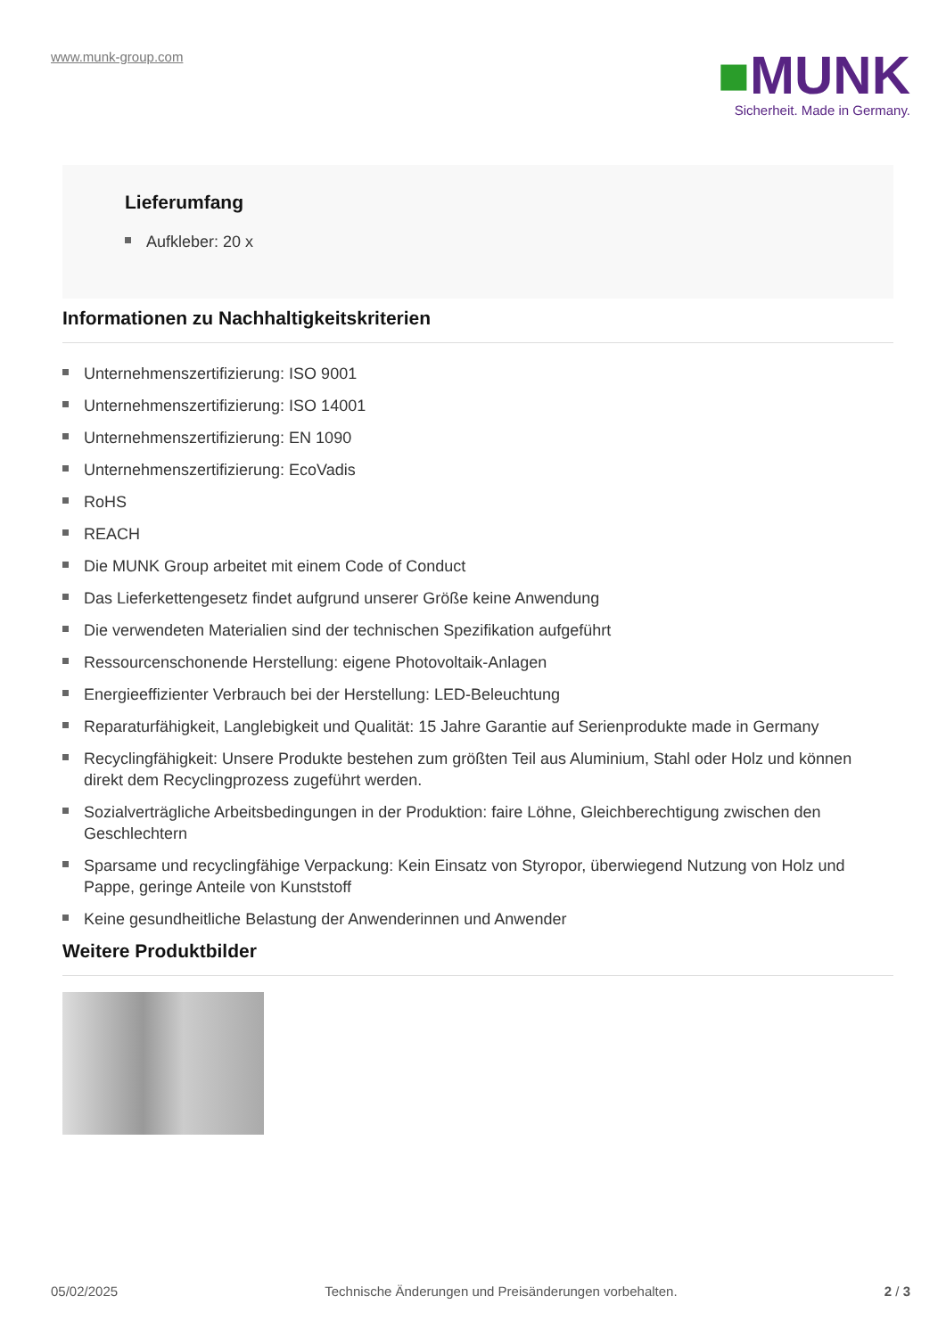www.munk-group.com
■MUNK
Sicherheit. Made in Germany.
Lieferumfang
Aufkleber: 20 x
Informationen zu Nachhaltigkeitskriterien
Unternehmenszertifizierung: ISO 9001
Unternehmenszertifizierung: ISO 14001
Unternehmenszertifizierung: EN 1090
Unternehmenszertifizierung: EcoVadis
RoHS
REACH
Die MUNK Group arbeitet mit einem Code of Conduct
Das Lieferkettengesetz findet aufgrund unserer Größe keine Anwendung
Die verwendeten Materialien sind der technischen Spezifikation aufgeführt
Ressourcenschonende Herstellung: eigene Photovoltaik-Anlagen
Energieeffizienter Verbrauch bei der Herstellung: LED-Beleuchtung
Reparaturfähigkeit, Langlebigkeit und Qualität: 15 Jahre Garantie auf Serienprodukte made in Germany
Recyclingfähigkeit: Unsere Produkte bestehen zum größten Teil aus Aluminium, Stahl oder Holz und können direkt dem Recyclingprozess zugeführt werden.
Sozialverträgliche Arbeitsbedingungen in der Produktion: faire Löhne, Gleichberechtigung zwischen den Geschlechtern
Sparsame und recyclingfähige Verpackung: Kein Einsatz von Styropor, überwiegend Nutzung von Holz und Pappe, geringe Anteile von Kunststoff
Keine gesundheitliche Belastung der Anwenderinnen und Anwender
Weitere Produktbilder
05/02/2025 Technische Änderungen und Preisänderungen vorbehalten. 2 / 3